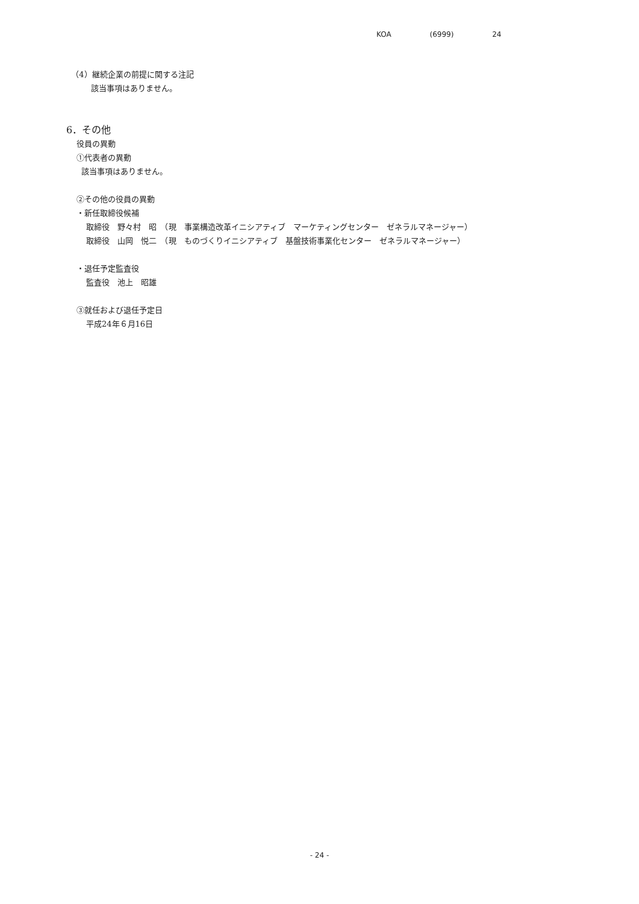KOA (6999) 24
（4）継続企業の前提に関する注記
該当事項はありません。
6．その他
役員の異動
①代表者の異動
該当事項はありません。
②その他の役員の異動
・新任取締役候補
取締役　野々村　昭　（現　事業構造改革イニシアティブ　マーケティングセンター　ゼネラルマネージャー）
取締役　山岡　悦二　（現　ものづくりイニシアティブ　基盤技術事業化センター　ゼネラルマネージャー）
・退任予定監査役
監査役　池上　昭雄
③就任および退任予定日
平成24年６月16日
- 24 -